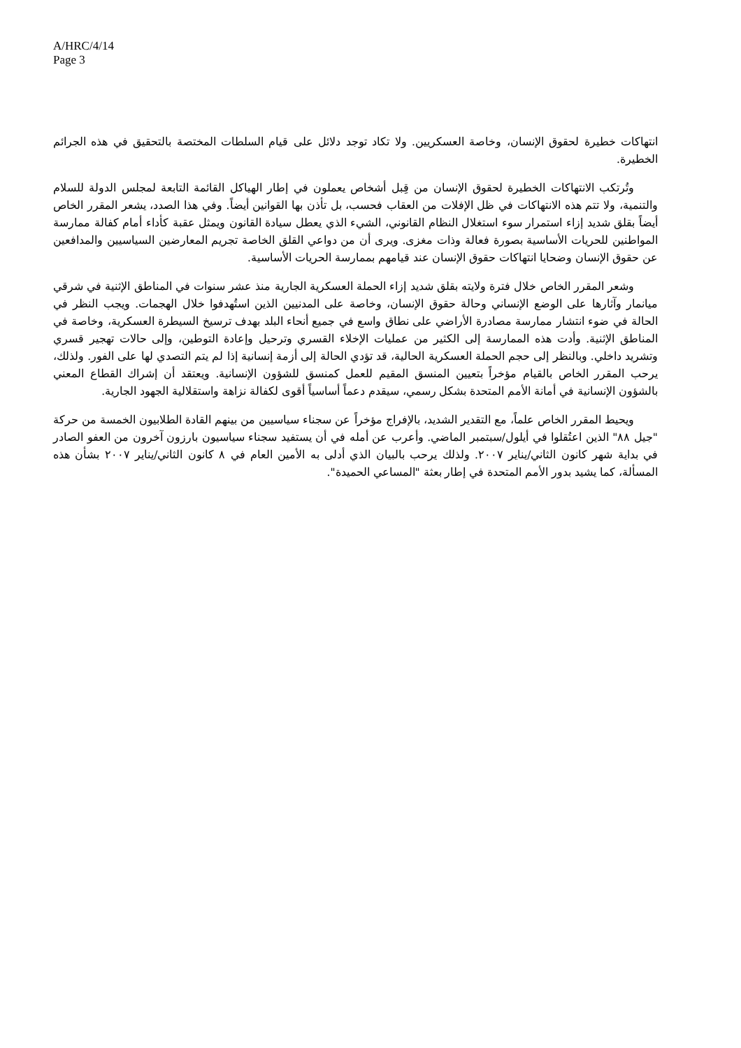A/HRC/4/14
Page 3
انتهاكات خطيرة لحقوق الإنسان، وخاصة العسكريين. ولا تكاد توجد دلائل على قيام السلطات المختصة بالتحقيق في هذه الجرائم الخطيرة.
وتُرتكب الانتهاكات الخطيرة لحقوق الإنسان من قِبل أشخاص يعملون في إطار الهياكل القائمة التابعة لمجلس الدولة للسلام والتنمية، ولا تتم هذه الانتهاكات في ظل الإفلات من العقاب فحسب، بل تأذن بها القوانين أيضاً. وفي هذا الصدد، يشعر المقرر الخاص أيضاً بقلق شديد إزاء استمرار سوء استغلال النظام القانوني، الشيء الذي يعطل سيادة القانون ويمثل عقبة كأداء أمام كفالة ممارسة المواطنين للحريات الأساسية بصورة فعالة وذات مغزى. ويرى أن من دواعي القلق الخاصة تجريم المعارضين السياسيين والمدافعين عن حقوق الإنسان وضحايا انتهاكات حقوق الإنسان عند قيامهم بممارسة الحريات الأساسية.
وشعر المقرر الخاص خلال فترة ولايته بقلق شديد إزاء الحملة العسكرية الجارية منذ عشر سنوات في المناطق الإثنية في شرقي ميانمار وآثارها على الوضع الإنساني وحالة حقوق الإنسان، وخاصة على المدنيين الذين استُهدفوا خلال الهجمات. ويجب النظر في الحالة في ضوء انتشار ممارسة مصادرة الأراضي على نطاق واسع في جميع أنحاء البلد بهدف ترسيخ السيطرة العسكرية، وخاصة في المناطق الإثنية. وأدت هذه الممارسة إلى الكثير من عمليات الإخلاء القسري وترحيل وإعادة التوطين، وإلى حالات تهجير قسري وتشريد داخلي. وبالنظر إلى حجم الحملة العسكرية الحالية، قد تؤدي الحالة إلى أزمة إنسانية إذا لم يتم التصدي لها على الفور. ولذلك، يرحب المقرر الخاص بالقيام مؤخراً بتعيين المنسق المقيم للعمل كمنسق للشؤون الإنسانية. ويعتقد أن إشراك القطاع المعني بالشؤون الإنسانية في أمانة الأمم المتحدة بشكل رسمي، سيقدم دعماً أساسياً أقوى لكفالة نزاهة واستقلالية الجهود الجارية.
ويحيط المقرر الخاص علماً، مع التقدير الشديد، بالإفراج مؤخراً عن سجناء سياسيين من بينهم القادة الطلابيون الخمسة من حركة "جيل ٨٨" الذين اعتُقلوا في أيلول/سبتمبر الماضي. وأعرب عن أمله في أن يستفيد سجناء سياسيون بارزون آخرون من العفو الصادر في بداية شهر كانون الثاني/يناير ٢٠٠٧. ولذلك يرحب بالبيان الذي أدلى به الأمين العام في ٨ كانون الثاني/يناير ٢٠٠٧ بشأن هذه المسألة، كما يشيد بدور الأمم المتحدة في إطار بعثة "المساعي الحميدة".